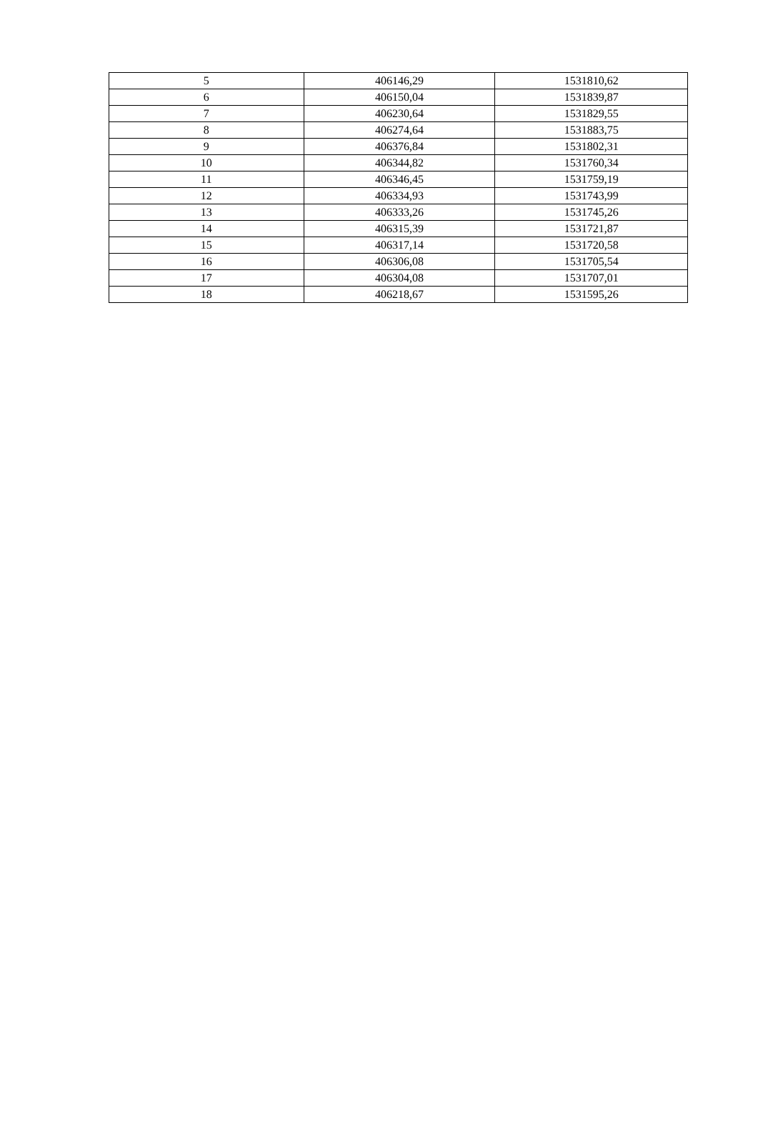| 5 | 406146,29 | 1531810,62 |
| 6 | 406150,04 | 1531839,87 |
| 7 | 406230,64 | 1531829,55 |
| 8 | 406274,64 | 1531883,75 |
| 9 | 406376,84 | 1531802,31 |
| 10 | 406344,82 | 1531760,34 |
| 11 | 406346,45 | 1531759,19 |
| 12 | 406334,93 | 1531743,99 |
| 13 | 406333,26 | 1531745,26 |
| 14 | 406315,39 | 1531721,87 |
| 15 | 406317,14 | 1531720,58 |
| 16 | 406306,08 | 1531705,54 |
| 17 | 406304,08 | 1531707,01 |
| 18 | 406218,67 | 1531595,26 |